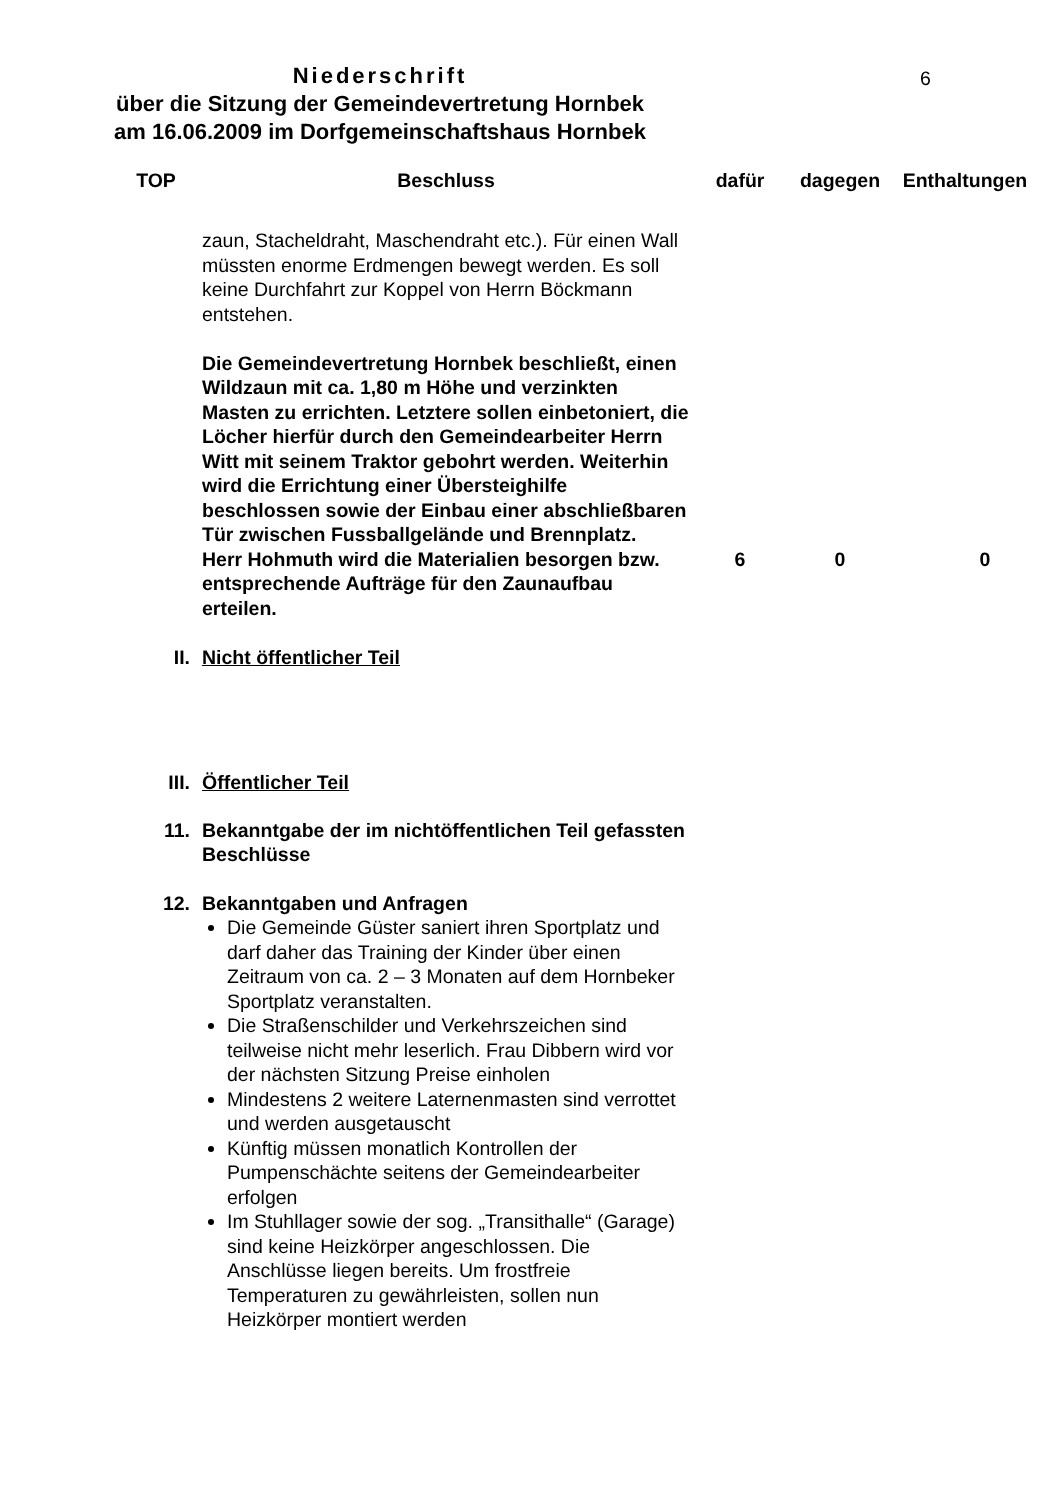6
Niederschrift
über die Sitzung der Gemeindevertretung Hornbek
am 16.06.2009 im Dorfgemeinschaftshaus Hornbek
| TOP | Beschluss | dafür | dagegen | Enthaltungen |
| --- | --- | --- | --- | --- |
| | zaun, Stacheldraht, Maschendraht etc.). Für einen Wall müssten enorme Erdmengen bewegt werden. Es soll keine Durchfahrt zur Koppel von Herrn Böckmann entstehen. | | | |
| | Die Gemeindevertretung Hornbek beschließt, einen Wildzaun mit ca. 1,80 m Höhe und verzinkten Masten zu errichten. Letztere sollen einbetoniert, die Löcher hierfür durch den Gemeindearbeiter Herrn Witt mit seinem Traktor gebohrt werden. Weiterhin wird die Errichtung einer Übersteighilfe beschlossen sowie der Einbau einer abschließbaren Tür zwischen Fussballgelände und Brennplatz. Herr Hohmuth wird die Materialien besorgen bzw. entsprechende Aufträge für den Zaunaufbau erteilen. | 6 | 0 | 0 |
| II. | Nicht öffentlicher Teil | | | |
| III. | Öffentlicher Teil | | | |
| 11. | Bekanntgabe der im nichtöffentlichen Teil gefassten Beschlüsse | | | |
| 12. | Bekanntgaben und Anfragen Die Gemeinde Güster saniert ihren Sportplatz und darf daher das Training der Kinder über einen Zeitraum von ca. 2 – 3 Monaten auf dem Hornbeker Sportplatz veranstalten. Die Straßenschilder und Verkehrszeichen sind teilweise nicht mehr leserlich. Frau Dibbern wird vor der nächsten Sitzung Preise einholen Mindestens 2 weitere Laternenmasten sind verrottet und werden ausgetauscht Künftig müssen monatlich Kontrollen der Pumpenschächte seitens der Gemeindearbeiter erfolgen Im Stuhllager sowie der sog. „Transithalle“ (Garage) sind keine Heizkörper angeschlossen. Die Anschlüsse liegen bereits. Um frostfreie Temperaturen zu gewährleisten, sollen nun Heizkörper montiert werden | | | |